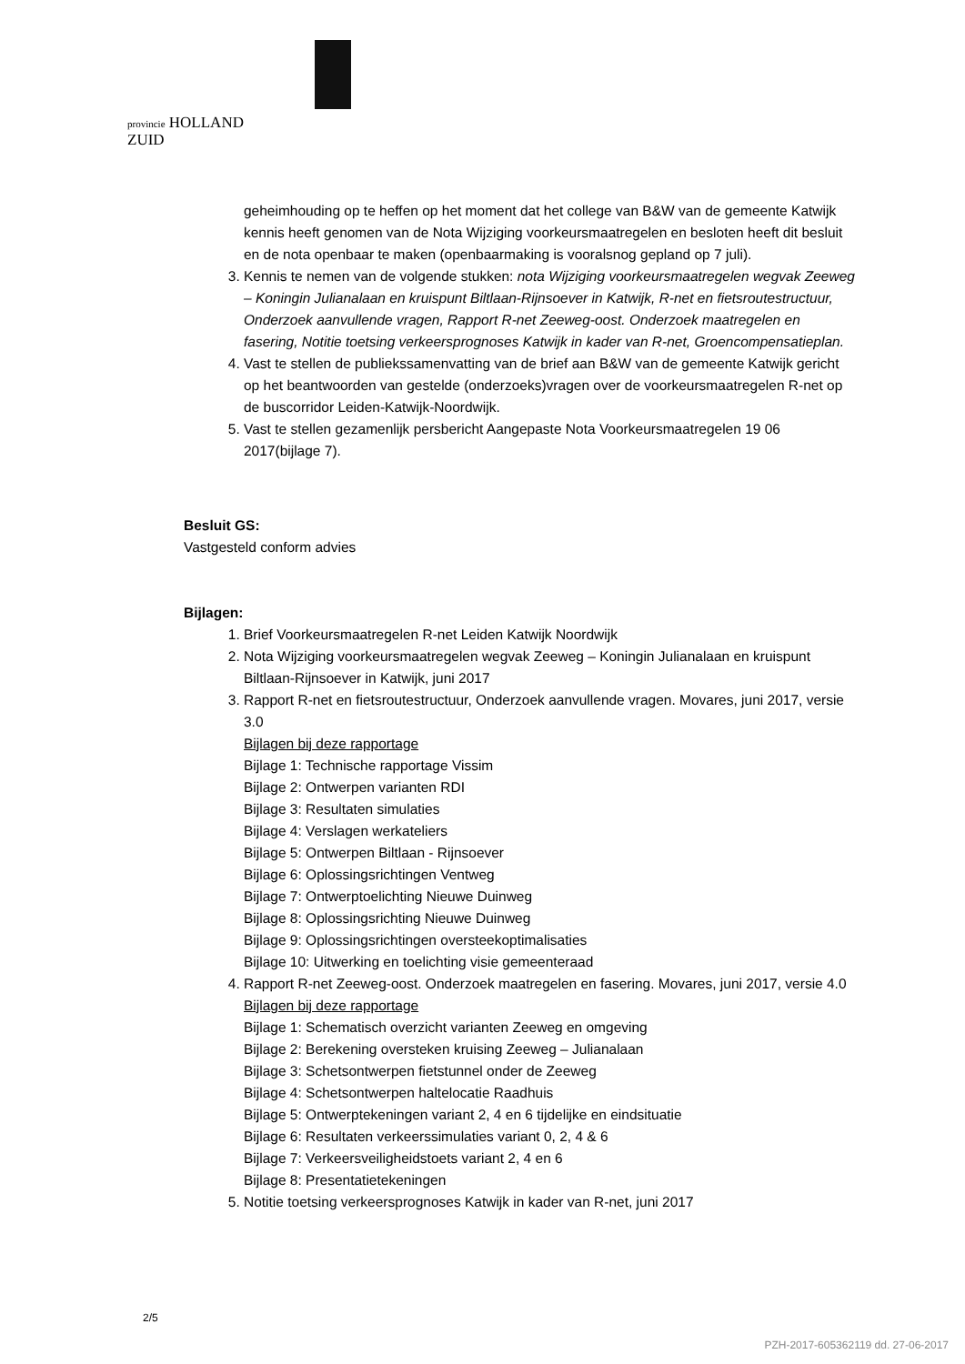provincie HOLLAND
ZUID
geheimhouding op te heffen op het moment dat het college van B&W van de gemeente Katwijk kennis heeft genomen van de Nota Wijziging voorkeursmaatregelen en besloten heeft dit besluit en de nota openbaar te maken (openbaarmaking is vooralsnog gepland op 7 juli).
3. Kennis te nemen van de volgende stukken: nota Wijziging voorkeursmaatregelen wegvak Zeeweg – Koningin Julianalaan en kruispunt Biltlaan-Rijnsoever in Katwijk, R-net en fietsroutestructuur, Onderzoek aanvullende vragen, Rapport R-net Zeeweg-oost. Onderzoek maatregelen en fasering, Notitie toetsing verkeersprognoses Katwijk in kader van R-net, Groencompensatieplan.
4. Vast te stellen de publiekssamenvatting van de brief aan B&W van de gemeente Katwijk gericht op het beantwoorden van gestelde (onderzoeks)vragen over de voorkeursmaatregelen R-net op de buscorridor Leiden-Katwijk-Noordwijk.
5. Vast te stellen gezamenlijk persbericht Aangepaste Nota Voorkeursmaatregelen 19 06 2017(bijlage 7).
Besluit GS:
Vastgesteld conform advies
Bijlagen:
1. Brief Voorkeursmaatregelen R-net Leiden Katwijk Noordwijk
2. Nota Wijziging voorkeursmaatregelen wegvak Zeeweg – Koningin Julianalaan en kruispunt Biltlaan-Rijnsoever in Katwijk, juni 2017
3. Rapport R-net en fietsroutestructuur, Onderzoek aanvullende vragen. Movares, juni 2017, versie 3.0
Bijlagen bij deze rapportage
Bijlage 1: Technische rapportage Vissim
Bijlage 2: Ontwerpen varianten RDI
Bijlage 3: Resultaten simulaties
Bijlage 4: Verslagen werkateliers
Bijlage 5: Ontwerpen Biltlaan - Rijnsoever
Bijlage 6: Oplossingsrichtingen Ventweg
Bijlage 7: Ontwerptoelichting Nieuwe Duinweg
Bijlage 8: Oplossingsrichting Nieuwe Duinweg
Bijlage 9: Oplossingsrichtingen oversteekoptimalisaties
Bijlage 10: Uitwerking en toelichting visie gemeenteraad
4. Rapport R-net Zeeweg-oost. Onderzoek maatregelen en fasering. Movares, juni 2017, versie 4.0
Bijlagen bij deze rapportage
Bijlage 1: Schematisch overzicht varianten Zeeweg en omgeving
Bijlage 2: Berekening oversteken kruising Zeeweg – Julianalaan
Bijlage 3: Schetsontwerpen fietstunnel onder de Zeeweg
Bijlage 4: Schetsontwerpen haltelocatie Raadhuis
Bijlage 5: Ontwerptekeningen variant 2, 4 en 6 tijdelijke en eindsituatie
Bijlage 6: Resultaten verkeerssimulaties variant 0, 2, 4 & 6
Bijlage 7: Verkeersveiligheidstoets variant 2, 4 en 6
Bijlage 8: Presentatietekeningen
5. Notitie toetsing verkeersprognoses Katwijk in kader van R-net, juni 2017
2/5
PZH-2017-605362119 dd. 27-06-2017